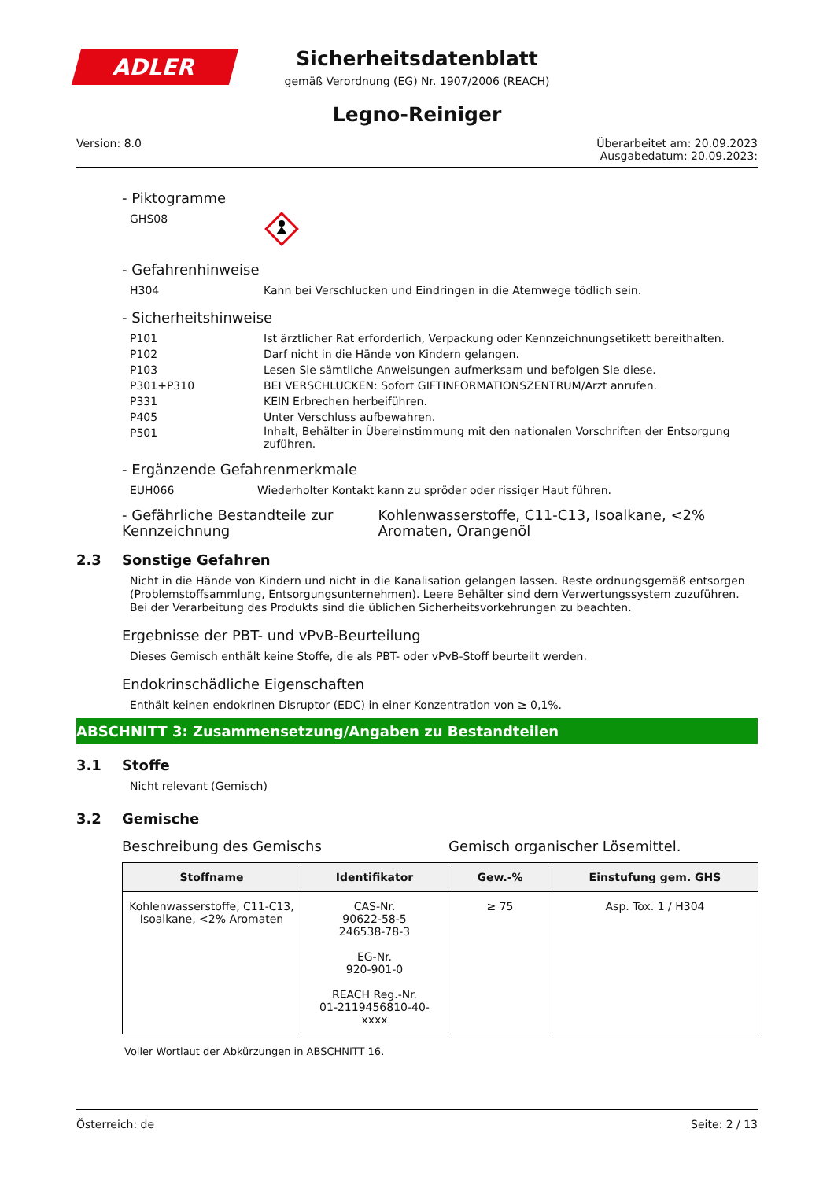ADLER
Sicherheitsdatenblatt
gemäß Verordnung (EG) Nr. 1907/2006 (REACH)
Legno-Reiniger
Version: 8.0 Überarbeitet am: 20.09.2023
Ausgabedatum: 20.09.2023:
- Piktogramme
GHS08
- Gefahrenhinweise
H304 Kann bei Verschlucken und Eindringen in die Atemwege tödlich sein.
- Sicherheitshinweise
P101 Ist ärztlicher Rat erforderlich, Verpackung oder Kennzeichnungsetikett bereithalten.
P102 Darf nicht in die Hände von Kindern gelangen.
P103 Lesen Sie sämtliche Anweisungen aufmerksam und befolgen Sie diese.
P301+P310 BEI VERSCHLUCKEN: Sofort GIFTINFORMATIONSZENTRUM/Arzt anrufen.
P331 KEIN Erbrechen herbeiführen.
P405 Unter Verschluss aufbewahren.
P501
Inhalt, Behälter in Übereinstimmung mit den nationalen Vorschriften der Entsorgung zuführen.
- Ergänzende Gefahrenmerkmale
EUH066 Wiederholter Kontakt kann zu spröder oder rissiger Haut führen.
- Gefährliche Bestandteile zur Kennzeichnung
Kohlenwasserstoffe, C11-C13, Isoalkane, <2% Aromaten, Orangenöl
2.3 Sonstige Gefahren
Nicht in die Hände von Kindern und nicht in die Kanalisation gelangen lassen. Reste ordnungsgemäß entsorgen (Problemstoffsammlung, Entsorgungsunternehmen). Leere Behälter sind dem Verwertungssystem zuzuführen. Bei der Verarbeitung des Produkts sind die üblichen Sicherheitsvorkehrungen zu beachten.
Ergebnisse der PBT- und vPvB-Beurteilung
Dieses Gemisch enthält keine Stoffe, die als PBT- oder vPvB-Stoff beurteilt werden.
Endokrinschädliche Eigenschaften
Enthält keinen endokrinen Disruptor (EDC) in einer Konzentration von ≥ 0,1%.
ABSCHNITT 3: Zusammensetzung/Angaben zu Bestandteilen
3.1 Stoffe
Nicht relevant (Gemisch)
3.2 Gemische
Beschreibung des Gemischs Gemisch organischer Lösemittel.
| Stoffname | Identifikator | Gew.-% | Einstufung gem. GHS |
| --- | --- | --- | --- |
| Kohlenwasserstoffe, C11-C13, Isoalkane, <2% Aromaten | CAS-Nr. 90622-58-5 246538-78-3 EG-Nr. 920-901-0 REACH Reg.-Nr. 01-2119456810-40-xxxx | ≥ 75 | Asp. Tox. 1 / H304 |
Voller Wortlaut der Abkürzungen in ABSCHNITT 16.
Österreich: de Seite: 2 / 13